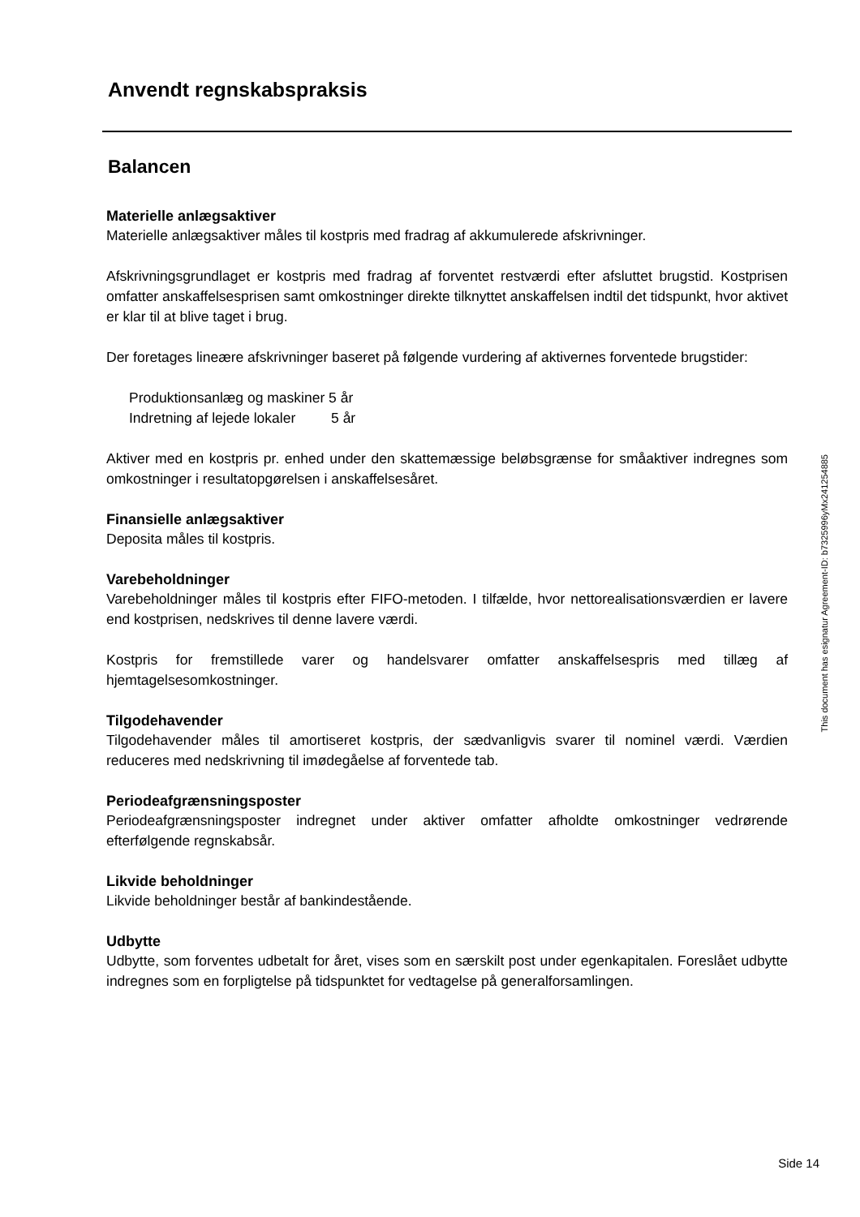Anvendt regnskabspraksis
Balancen
Materielle anlægsaktiver
Materielle anlægsaktiver måles til kostpris med fradrag af akkumulerede afskrivninger.
Afskrivningsgrundlaget er kostpris med fradrag af forventet restværdi efter afsluttet brugstid. Kostprisen omfatter anskaffelsesprisen samt omkostninger direkte tilknyttet anskaffelsen indtil det tidspunkt, hvor aktivet er klar til at blive taget i brug.
Der foretages lineære afskrivninger baseret på følgende vurdering af aktivernes forventede brugstider:
Produktionsanlæg og maskiner 5 år
Indretning af lejede lokaler 5 år
Aktiver med en kostpris pr. enhed under den skattemæssige beløbsgrænse for småaktiver indregnes som omkostninger i resultatopgørelsen i anskaffelsesåret.
Finansielle anlægsaktiver
Deposita måles til kostpris.
Varebeholdninger
Varebeholdninger måles til kostpris efter FIFO-metoden. I tilfælde, hvor nettorealisationsværdien er lavere end kostprisen, nedskrives til denne lavere værdi.
Kostpris for fremstillede varer og handelsvarer omfatter anskaffelsespris med tillæg af hjemtagelsesomkostninger.
Tilgodehavender
Tilgodehavender måles til amortiseret kostpris, der sædvanligvis svarer til nominel værdi. Værdien reduceres med nedskrivning til imødegåelse af forventede tab.
Periodeafgrænsningsposter
Periodeafgrænsningsposter indregnet under aktiver omfatter afholdte omkostninger vedrørende efterfølgende regnskabsår.
Likvide beholdninger
Likvide beholdninger består af bankindestående.
Udbytte
Udbytte, som forventes udbetalt for året, vises som en særskilt post under egenkapitalen. Foreslået udbytte indregnes som en forpligtelse på tidspunktet for vedtagelse på generalforsamlingen.
This document has esignatur Agreement-ID: b7325996yMx241254885
Side 14